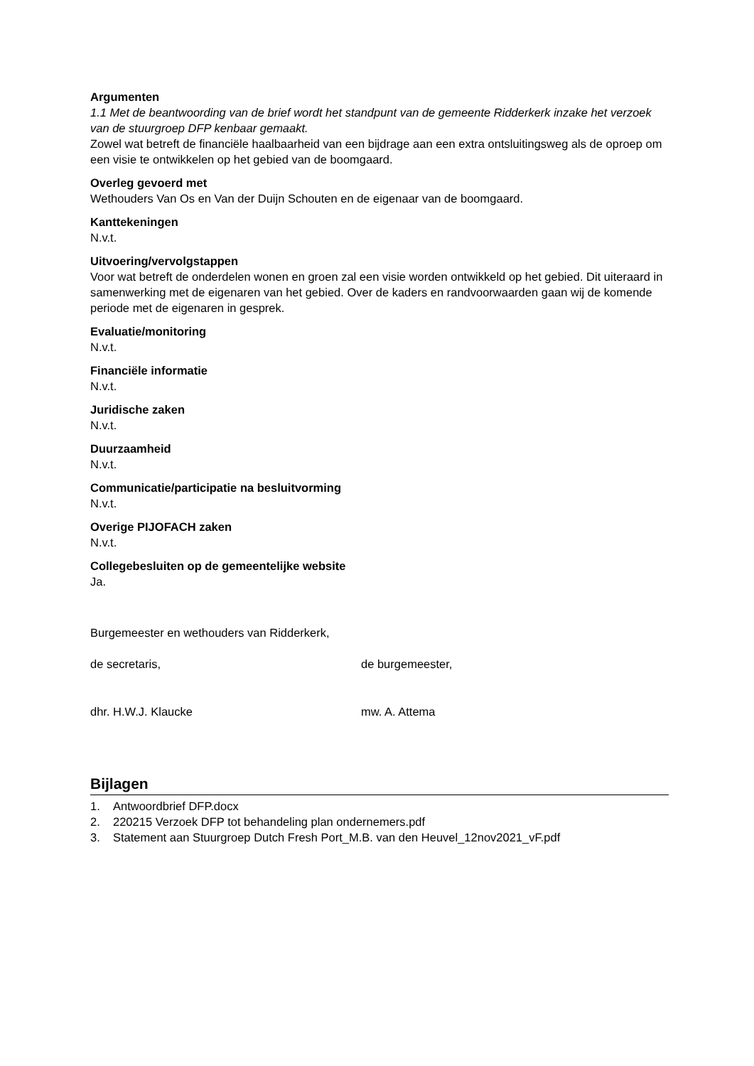Argumenten
1.1 Met de beantwoording van de brief wordt het standpunt van de gemeente Ridderkerk inzake het verzoek van de stuurgroep DFP kenbaar gemaakt.
Zowel wat betreft de financiële haalbaarheid van een bijdrage aan een extra ontsluitingsweg als de oproep om een visie te ontwikkelen op het gebied van de boomgaard.
Overleg gevoerd met
Wethouders Van Os en Van der Duijn Schouten en de eigenaar van de boomgaard.
Kanttekeningen
N.v.t.
Uitvoering/vervolgstappen
Voor wat betreft de onderdelen wonen en groen zal een visie worden ontwikkeld op het gebied. Dit uiteraard in samenwerking met de eigenaren van het gebied. Over de kaders en randvoorwaarden gaan wij de komende periode met de eigenaren in gesprek.
Evaluatie/monitoring
N.v.t.
Financiële informatie
N.v.t.
Juridische zaken
N.v.t.
Duurzaamheid
N.v.t.
Communicatie/participatie na besluitvorming
N.v.t.
Overige PIJOFACH zaken
N.v.t.
Collegebesluiten op de gemeentelijke website
Ja.
Burgemeester en wethouders van Ridderkerk,
de secretaris, de burgemeester,
dhr. H.W.J. Klaucke mw. A. Attema
Bijlagen
1. Antwoordbrief DFP.docx
2. 220215 Verzoek DFP tot behandeling plan ondernemers.pdf
3. Statement aan Stuurgroep Dutch Fresh Port_M.B. van den Heuvel_12nov2021_vF.pdf